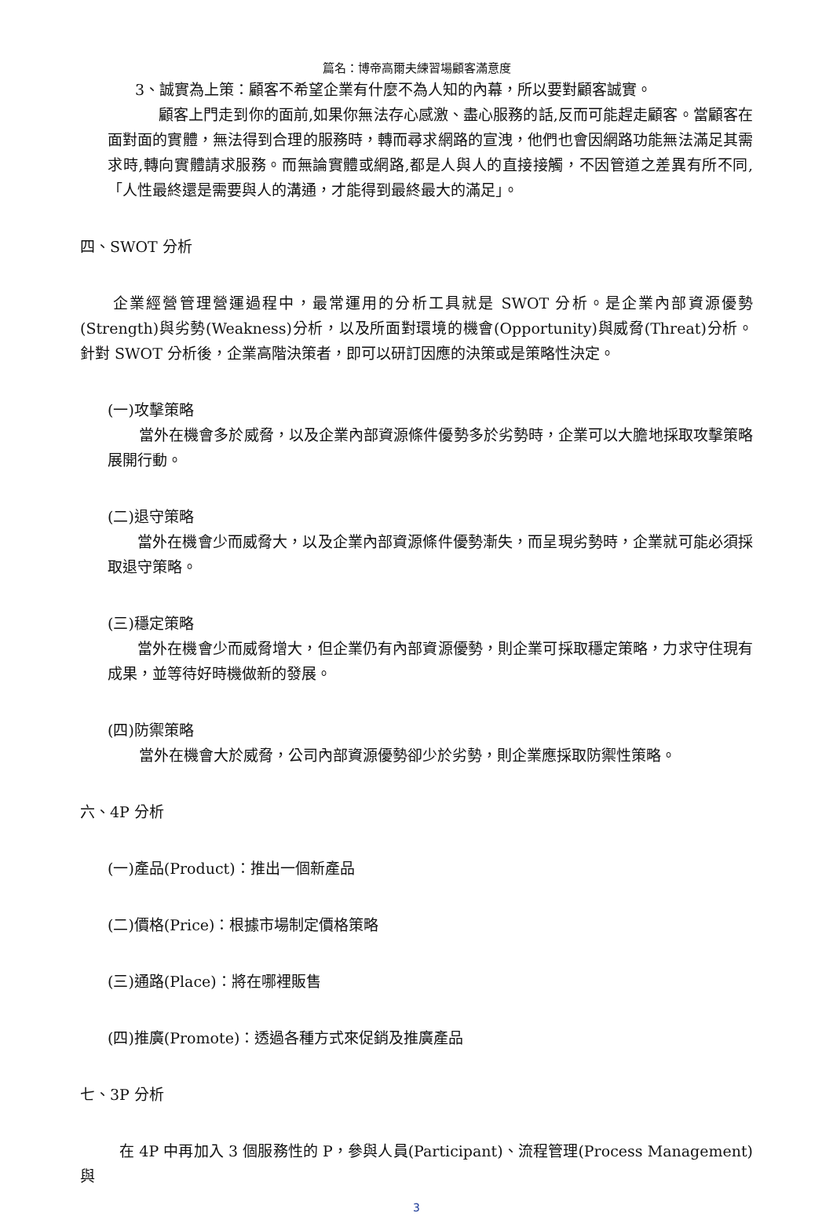篇名：博帝高爾夫練習場顧客滿意度
3、誠實為上策：顧客不希望企業有什麼不為人知的內幕，所以要對顧客誠實。
顧客上門走到你的面前,如果你無法存心感激、盡心服務的話,反而可能趕走顧客。當顧客在面對面的實體，無法得到合理的服務時，轉而尋求網路的宣洩，他們也會因網路功能無法滿足其需求時,轉向實體請求服務。而無論實體或網路,都是人與人的直接接觸，不因管道之差異有所不同,「人性最終還是需要與人的溝通，才能得到最終最大的滿足」。
四、SWOT 分析
企業經營管理營運過程中，最常運用的分析工具就是 SWOT 分析。是企業內部資源優勢(Strength)與劣勢(Weakness)分析，以及所面對環境的機會(Opportunity)與威脅(Threat)分析。針對 SWOT 分析後，企業高階決策者，即可以研訂因應的決策或是策略性決定。
(一)攻擊策略
當外在機會多於威脅，以及企業內部資源條件優勢多於劣勢時，企業可以大膽地採取攻擊策略展開行動。
(二)退守策略
當外在機會少而威脅大，以及企業內部資源條件優勢漸失，而呈現劣勢時，企業就可能必須採取退守策略。
(三)穩定策略
當外在機會少而威脅增大，但企業仍有內部資源優勢，則企業可採取穩定策略，力求守住現有成果，並等待好時機做新的發展。
(四)防禦策略
當外在機會大於威脅，公司內部資源優勢卻少於劣勢，則企業應採取防禦性策略。
六、4P 分析
(一)產品(Product)：推出一個新產品
(二)價格(Price)：根據市場制定價格策略
(三)通路(Place)：將在哪裡販售
(四)推廣(Promote)：透過各種方式來促銷及推廣產品
七、3P 分析
在 4P 中再加入 3 個服務性的 P，參與人員(Participant)、流程管理(Process Management)與
3